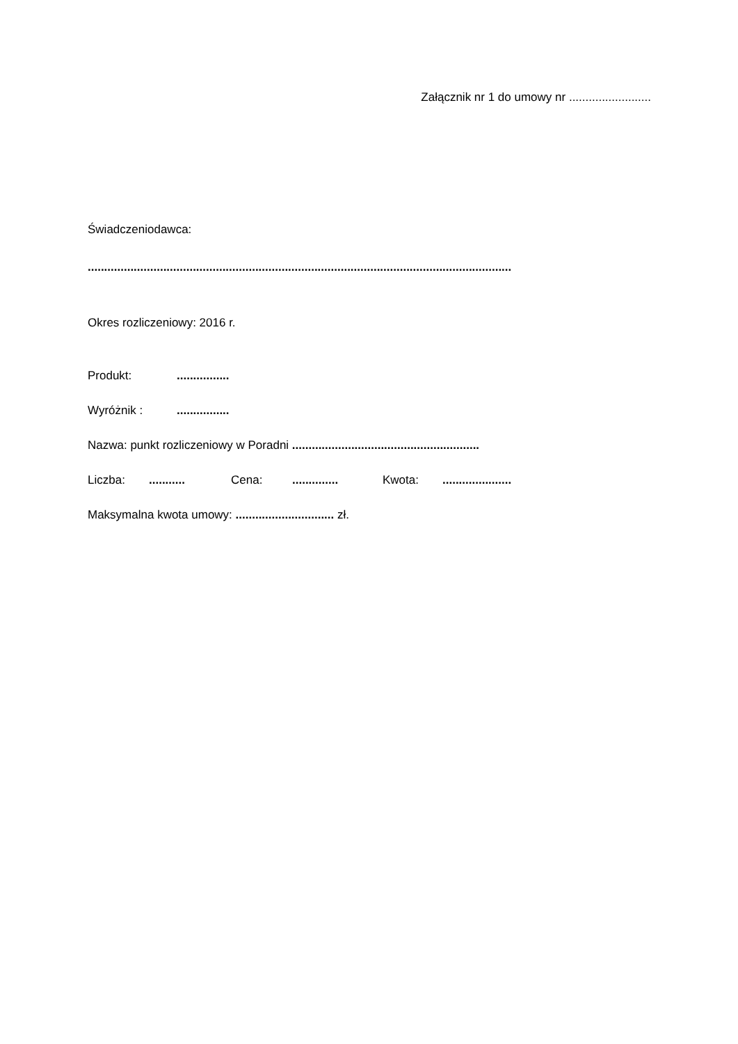Załącznik nr 1 do umowy nr .........................
Świadczeniodawca:
.................................................................................................................................
Okres rozliczeniowy: 2016 r.
Produkt:................
Wyróżnik :................
Nazwa: punkt rozliczeniowy w Poradni .........................................................
Liczba:........... Cena:.............. Kwota:.....................
Maksymalna kwota umowy: .............................. zł.